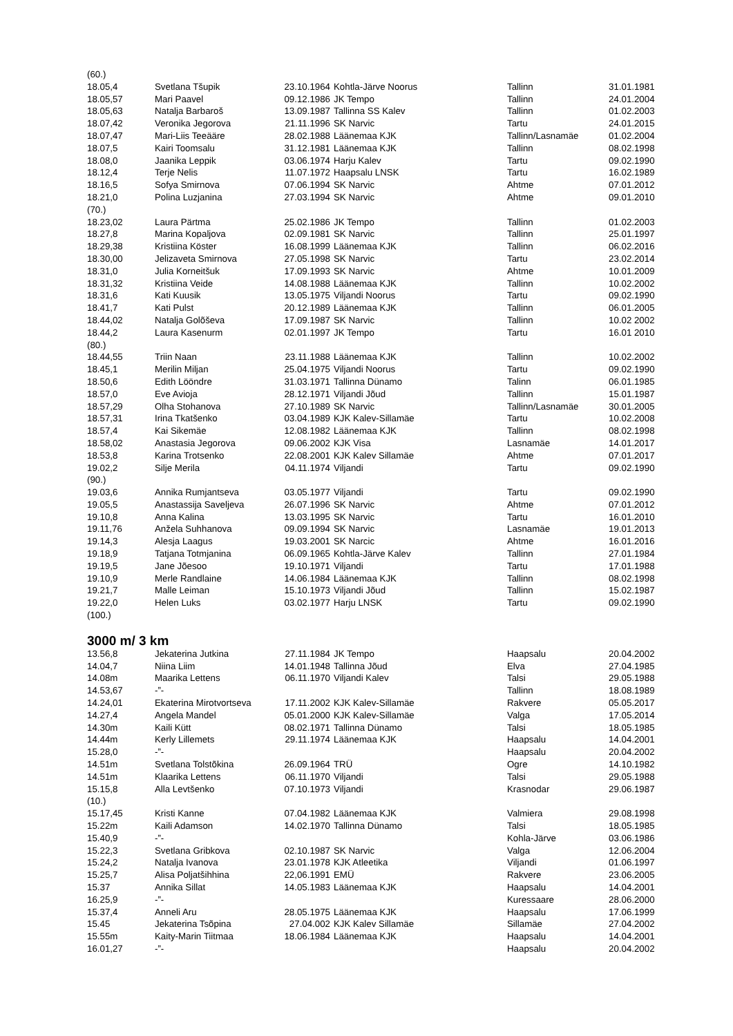| (60.) | | | | | |
| 18.05,4 | Svetlana Tšupik | 23.10.1964 | Kohtla-Järve Noorus | Tallinn | 31.01.1981 |
| 18.05,57 | Mari Paavel | 09.12.1986 | JK Tempo | Tallinn | 24.01.2004 |
| 18.05,63 | Natalja Barbaroš | 13.09.1987 | Tallinna SS Kalev | Tallinn | 01.02.2003 |
| 18.07,42 | Veronika Jegorova | 21.11.1996 | SK Narvic | Tartu | 24.01.2015 |
| 18.07,47 | Mari-Liis Teeääre | 28.02.1988 | Läänemaa KJK | Tallinn/Lasnamäe | 01.02.2004 |
| 18.07,5 | Kairi Toomsalu | 31.12.1981 | Läänemaa KJK | Tallinn | 08.02.1998 |
| 18.08,0 | Jaanika Leppik | 03.06.1974 | Harju Kalev | Tartu | 09.02.1990 |
| 18.12,4 | Terje Nelis | 11.07.1972 | Haapsalu LNSK | Tartu | 16.02.1989 |
| 18.16,5 | Sofya Smirnova | 07.06.1994 | SK Narvic | Ahtme | 07.01.2012 |
| 18.21,0 | Polina Luzjanina | 27.03.1994 | SK Narvic | Ahtme | 09.01.2010 |
| (70.) | | | | | |
| 18.23,02 | Laura Pärtma | 25.02.1986 | JK Tempo | Tallinn | 01.02.2003 |
| 18.27,8 | Marina Kopaljova | 02.09.1981 | SK Narvic | Tallinn | 25.01.1997 |
| 18.29,38 | Kristiina Köster | 16.08.1999 | Läänemaa KJK | Tallinn | 06.02.2016 |
| 18.30,00 | Jelizaveta Smirnova | 27.05.1998 | SK Narvic | Tartu | 23.02.2014 |
| 18.31,0 | Julia Korneitšuk | 17.09.1993 | SK Narvic | Ahtme | 10.01.2009 |
| 18.31,32 | Kristiina Veide | 14.08.1988 | Läänemaa KJK | Tallinn | 10.02.2002 |
| 18.31,6 | Kati Kuusik | 13.05.1975 | Viljandi Noorus | Tartu | 09.02.1990 |
| 18.41,7 | Kati Pulst | 20.12.1989 | Läänemaa KJK | Tallinn | 06.01.2005 |
| 18.44,02 | Natalja Golõševa | 17.09.1987 | SK Narvic | Tallinn | 10.02 2002 |
| 18.44,2 | Laura Kasenurm | 02.01.1997 | JK Tempo | Tartu | 16.01 2010 |
| (80.) | | | | | |
| 18.44,55 | Triin Naan | 23.11.1988 | Läänemaa KJK | Tallinn | 10.02.2002 |
| 18.45,1 | Merilin Miljan | 25.04.1975 | Viljandi Noorus | Tartu | 09.02.1990 |
| 18.50,6 | Edith Lööndre | 31.03.1971 | Tallinna Dünamo | Talinn | 06.01.1985 |
| 18.57,0 | Eve Avioja | 28.12.1971 | Viljandi Jõud | Tallinn | 15.01.1987 |
| 18.57,29 | Olha Stohanova | 27.10.1989 | SK Narvic | Tallinn/Lasnamäe | 30.01.2005 |
| 18.57,31 | Irina Tkatšenko | 03.04.1989 | KJK Kalev-Sillamäe | Tartu | 10.02.2008 |
| 18.57,4 | Kai Sikemäe | 12.08.1982 | Läänemaa KJK | Tallinn | 08.02.1998 |
| 18.58,02 | Anastasia Jegorova | 09.06.2002 | KJK Visa | Lasnamäe | 14.01.2017 |
| 18.53,8 | Karina Trotsenko | 22.08.2001 | KJK Kalev Sillamäe | Ahtme | 07.01.2017 |
| 19.02,2 | Silje Merila | 04.11.1974 | Viljandi | Tartu | 09.02.1990 |
| (90.) | | | | | |
| 19.03,6 | Annika Rumjantseva | 03.05.1977 | Viljandi | Tartu | 09.02.1990 |
| 19.05,5 | Anastassija Saveljeva | 26.07.1996 | SK Narvic | Ahtme | 07.01.2012 |
| 19.10,8 | Anna Kalina | 13.03.1995 | SK Narvic | Tartu | 16.01.2010 |
| 19.11,76 | Anžela Suhhanova | 09.09.1994 | SK Narvic | Lasnamäe | 19.01.2013 |
| 19.14,3 | Alesja Laagus | 19.03.2001 | SK Narcic | Ahtme | 16.01.2016 |
| 19.18,9 | Tatjana Totmjanina | 06.09.1965 | Kohtla-Järve Kalev | Tallinn | 27.01.1984 |
| 19.19,5 | Jane Jõesoo | 19.10.1971 | Viljandi | Tartu | 17.01.1988 |
| 19.10,9 | Merle Randlaine | 14.06.1984 | Läänemaa KJK | Tallinn | 08.02.1998 |
| 19.21,7 | Malle Leiman | 15.10.1973 | Viljandi Jõud | Tallinn | 15.02.1987 |
| 19.22,0 | Helen Luks | 03.02.1977 | Harju LNSK | Tartu | 09.02.1990 |
| (100.) | | | | | |
3000 m/ 3 km
| 13.56,8 | Jekaterina Jutkina | 27.11.1984 | JK Tempo | Haapsalu | 20.04.2002 |
| 14.04,7 | Niina Liim | 14.01.1948 | Tallinna Jõud | Elva | 27.04.1985 |
| 14.08m | Maarika Lettens | 06.11.1970 | Viljandi Kalev | Talsi | 29.05.1988 |
| 14.53,67 | -”- | | | Tallinn | 18.08.1989 |
| 14.24,01 | Ekaterina Mirotvortseva | 17.11.2002 | KJK Kalev-Sillamäe | Rakvere | 05.05.2017 |
| 14.27,4 | Angela Mandel | 05.01.2000 | KJK Kalev-Sillamäe | Valga | 17.05.2014 |
| 14.30m | Kaili Kütt | 08.02.1971 | Tallinna Dünamo | Talsi | 18.05.1985 |
| 14.44m | Kerly Lillemets | 29.11.1974 | Läänemaa KJK | Haapsalu | 14.04.2001 |
| 15.28,0 | -”- | | | Haapsalu | 20.04.2002 |
| 14.51m | Svetlana Tolstõkina | 26.09.1964 | TRÜ | Ogre | 14.10.1982 |
| 14.51m | Klaarika Lettens | 06.11.1970 | Viljandi | Talsi | 29.05.1988 |
| 15.15,8 | Alla Levtšenko | 07.10.1973 | Viljandi | Krasnodar | 29.06.1987 |
| (10.) | | | | | |
| 15.17,45 | Kristi Kanne | 07.04.1982 | Läänemaa KJK | Valmiera | 29.08.1998 |
| 15.22m | Kaili Adamson | 14.02.1970 | Tallinna Dünamo | Talsi | 18.05.1985 |
| 15.40,9 | -”- | | | Kohla-Järve | 03.06.1986 |
| 15.22,3 | Svetlana Gribkova | 02.10.1987 | SK Narvic | Valga | 12.06.2004 |
| 15.24,2 | Natalja Ivanova | 23.01.1978 | KJK Atleetika | Viljandi | 01.06.1997 |
| 15.25,7 | Alisa Poljatšihhina | 22,06.1991 | EMÜ | Rakvere | 23.06.2005 |
| 15.37 | Annika Sillat | 14.05.1983 | Läänemaa KJK | Haapsalu | 14.04.2001 |
| 16.25,9 | -”- | | | Kuressaare | 28.06.2000 |
| 15.37,4 | Anneli Aru | 28.05.1975 | Läänemaa KJK | Haapsalu | 17.06.1999 |
| 15.45 | Jekaterina Tsõpina | 27.04.002 | KJK Kalev Sillamäe | Sillamäe | 27.04.2002 |
| 15.55m | Kaity-Marin Tiitmaa | 18.06.1984 | Läänemaa KJK | Haapsalu | 14.04.2001 |
| 16.01,27 | -”- | | | Haapsalu | 20.04.2002 |